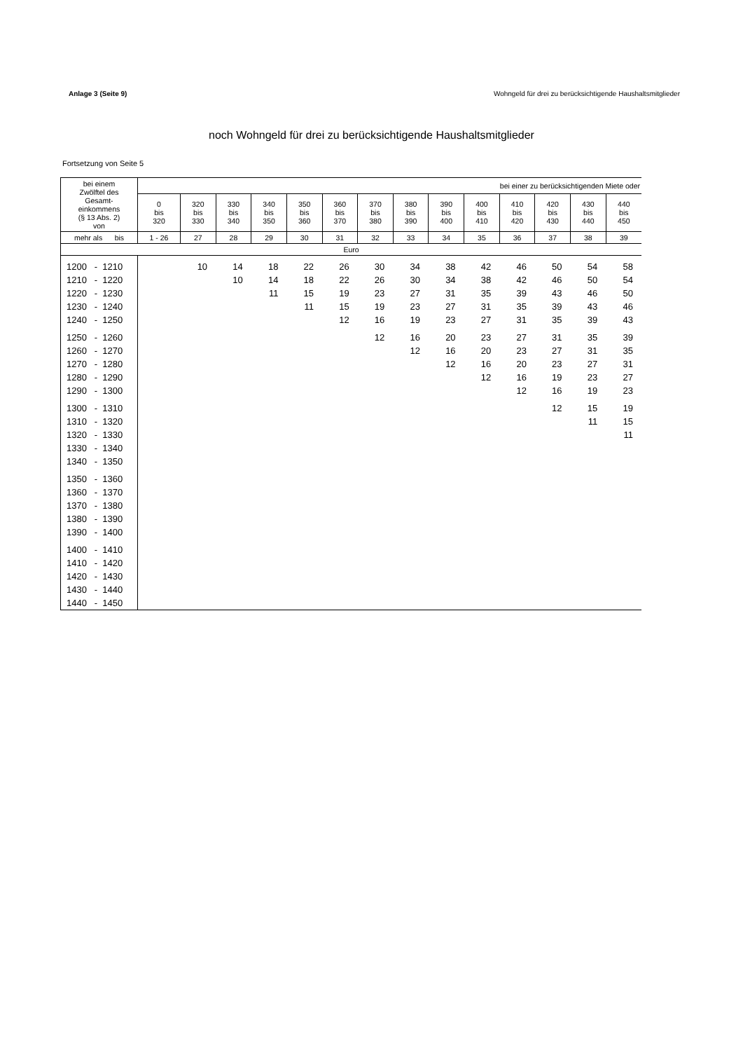Anlage 3 (Seite 9) Wohngeld für drei zu berücksichtigende Haushaltsmitglieder
noch Wohngeld für drei zu berücksichtigende Haushaltsmitglieder
Fortsetzung von Seite 5
| bei einem Zwölftel des Gesamt- einkommens (§ 13 Abs. 2) von | bei einer zu berücksichtigenden Miete oder | | | | | | | | | | | | | |
| --- | --- | --- | --- | --- | --- | --- | --- | --- | --- | --- | --- | --- | --- | --- |
| | 0 bis 320 | 320 bis 330 | 330 bis 340 | 340 bis 350 | 350 bis 360 | 360 bis 370 | 370 bis 380 | 380 bis 390 | 390 bis 400 | 400 bis 410 | 410 bis 420 | 420 bis 430 | 430 bis 440 | 440 bis 450 |
| mehr als bis | 1 - 26 | 27 | 28 | 29 | 30 | 31 | 32 | 33 | 34 | 35 | 36 | 37 | 38 | 39 |
| Euro | | | | | | | | | | | | | | |
| 1200 - 1210 | | 10 | 14 | 18 | 22 | 26 | 30 | 34 | 38 | 42 | 46 | 50 | 54 | 58 |
| 1210 - 1220 | | | 10 | 14 | 18 | 22 | 26 | 30 | 34 | 38 | 42 | 46 | 50 | 54 |
| 1220 - 1230 | | | | 11 | 15 | 19 | 23 | 27 | 31 | 35 | 39 | 43 | 46 | 50 |
| 1230 - 1240 | | | | | 11 | 15 | 19 | 23 | 27 | 31 | 35 | 39 | 43 | 46 |
| 1240 - 1250 | | | | | | 12 | 16 | 19 | 23 | 27 | 31 | 35 | 39 | 43 |
| 1250 - 1260 | | | | | | | 12 | 16 | 20 | 23 | 27 | 31 | 35 | 39 |
| 1260 - 1270 | | | | | | | | 12 | 16 | 20 | 23 | 27 | 31 | 35 |
| 1270 - 1280 | | | | | | | | | 12 | 16 | 20 | 23 | 27 | 31 |
| 1280 - 1290 | | | | | | | | | | 12 | 16 | 19 | 23 | 27 |
| 1290 - 1300 | | | | | | | | | | | 12 | 16 | 19 | 23 |
| 1300 - 1310 | | | | | | | | | | | | 12 | 15 | 19 |
| 1310 - 1320 | | | | | | | | | | | | | 11 | 15 |
| 1320 - 1330 | | | | | | | | | | | | | | 11 |
| 1330 - 1340 | | | | | | | | | | | | | | |
| 1340 - 1350 | | | | | | | | | | | | | | |
| 1350 - 1360 | | | | | | | | | | | | | | |
| 1360 - 1370 | | | | | | | | | | | | | | |
| 1370 - 1380 | | | | | | | | | | | | | | |
| 1380 - 1390 | | | | | | | | | | | | | | |
| 1390 - 1400 | | | | | | | | | | | | | | |
| 1400 - 1410 | | | | | | | | | | | | | | |
| 1410 - 1420 | | | | | | | | | | | | | | |
| 1420 - 1430 | | | | | | | | | | | | | | |
| 1430 - 1440 | | | | | | | | | | | | | | |
| 1440 - 1450 | | | | | | | | | | | | | | |